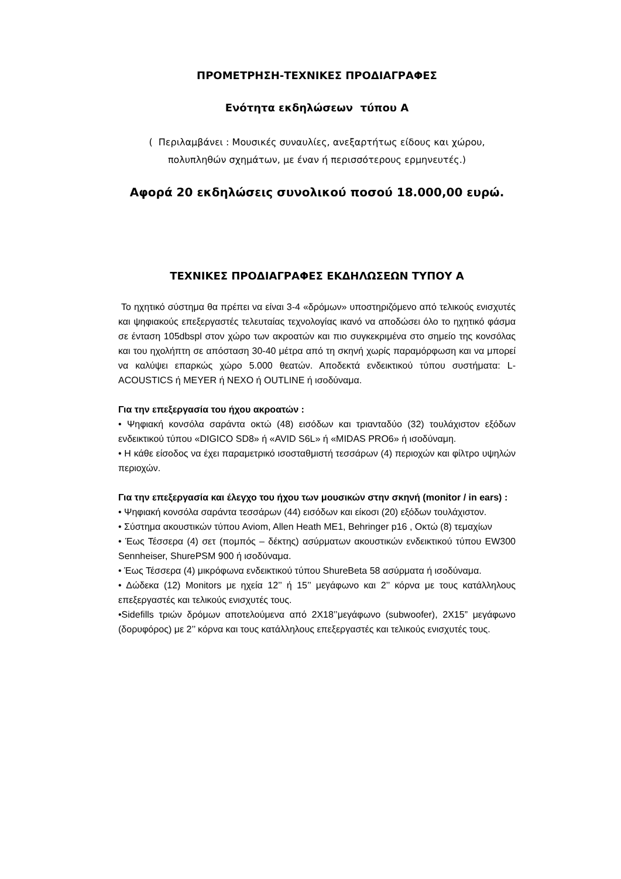ΠΡΟΜΕΤΡΗΣΗ-ΤΕΧΝΙΚΕΣ ΠΡΟΔΙΑΓΡΑΦΕΣ
Ενότητα εκδηλώσεων τύπου Α
( Περιλαμβάνει : Μουσικές συναυλίες, ανεξαρτήτως είδους και χώρου,
πολυπληθών σχημάτων, με έναν ή περισσότερους ερμηνευτές.)
Αφορά 20 εκδηλώσεις συνολικού ποσού 18.000,00 ευρώ.
ΤΕΧΝΙΚΕΣ ΠΡΟΔΙΑΓΡΑΦΕΣ ΕΚΔΗΛΩΣΕΩΝ ΤΥΠΟΥ Α
Το ηχητικό σύστημα θα πρέπει να είναι 3-4 «δρόμων» υποστηριζόμενο από τελικούς ενισχυτές και ψηφιακούς επεξεργαστές τελευταίας τεχνολογίας ικανό να αποδώσει όλο το ηχητικό φάσμα σε ένταση 105dbspl στον χώρο των ακροατών και πιο συγκεκριμένα στο σημείο της κονσόλας και του ηχολήπτη σε απόσταση 30-40 μέτρα από τη σκηνή χωρίς παραμόρφωση και να μπορεί να καλύψει επαρκώς χώρο 5.000 θεατών. Αποδεκτά ενδεικτικού τύπου συστήματα: L-ACOUSTICS ή MEYER ή NEXO ή OUTLINE ή ισοδύναμα.
Για την επεξεργασία του ήχου ακροατών :
• Ψηφιακή κονσόλα σαράντα οκτώ (48) εισόδων και τριανταδύο (32) τουλάχιστον εξόδων ενδεικτικού τύπου «DIGICO SD8» ή «AVID S6L» ή «MIDAS PRO6» ή ισοδύναμη.
• Η κάθε είσοδος να έχει παραμετρικό ισοσταθμιστή τεσσάρων (4) περιοχών και φίλτρο υψηλών περιοχών.
Για την επεξεργασία και έλεγχο του ήχου των μουσικών στην σκηνή (monitor / in ears) :
• Ψηφιακή κονσόλα σαράντα τεσσάρων (44) εισόδων και είκοσι (20) εξόδων τουλάχιστον.
• Σύστημα ακουστικών τύπου Aviom, Allen Heath ME1, Behringer p16 , Οκτώ (8) τεμαχίων
• Έως Τέσσερα (4) σετ (πομπός – δέκτης) ασύρματων ακουστικών ενδεικτικού τύπου EW300 Sennheiser, ShurePSM 900 ή ισοδύναμα.
• Έως Τέσσερα (4) μικρόφωνα ενδεικτικού τύπου ShureBeta 58 ασύρματα ή ισοδύναμα.
• Δώδεκα (12) Monitors με ηχεία 12’’ ή 15’’ μεγάφωνο και 2’’ κόρνα με τους κατάλληλους επεξεργαστές και τελικούς ενισχυτές τους.
•Sidefills τριών δρόμων αποτελούμενα από 2Χ18’’μεγάφωνο (subwoofer), 2Χ15” μεγάφωνο (δορυφόρος) με 2’’ κόρνα και τους κατάλληλους επεξεργαστές και τελικούς ενισχυτές τους.